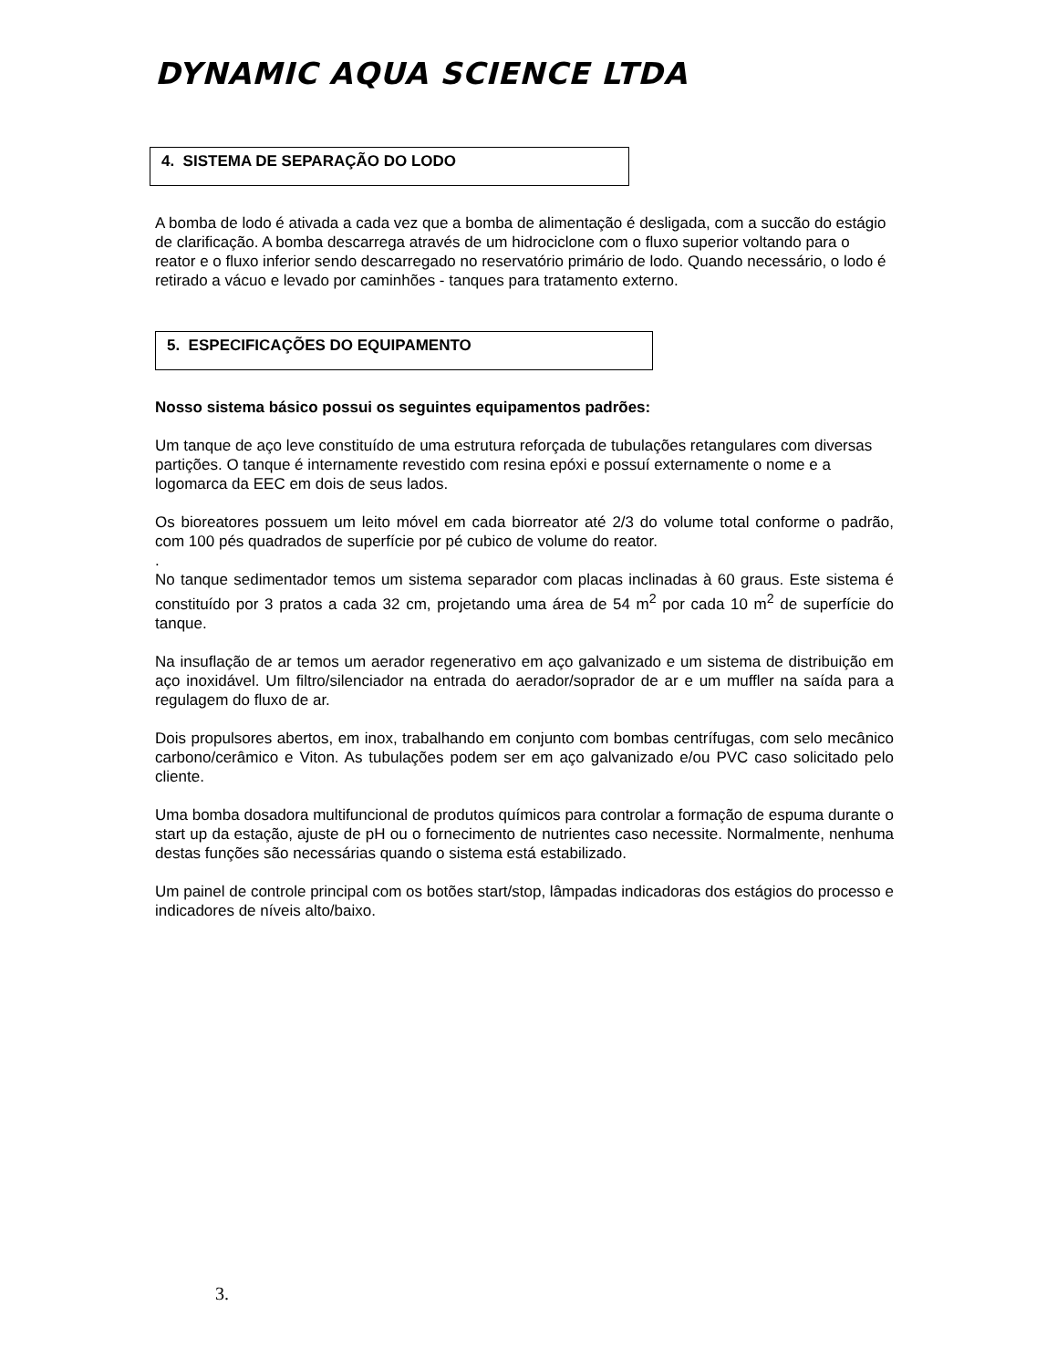DYNAMIC AQUA SCIENCE LTDA
4. SISTEMA DE SEPARAÇÃO DO LODO
A bomba de lodo é ativada a cada vez que a bomba de alimentação é desligada, com a succão do estágio de clarificação. A bomba descarrega através de um hidrociclone com o fluxo superior voltando para o reator e o fluxo inferior sendo descarregado no reservatório primário de lodo. Quando necessário, o lodo é retirado a vácuo e levado por caminhões - tanques para tratamento externo.
5. ESPECIFICAÇÕES DO EQUIPAMENTO
Nosso sistema básico possui os seguintes equipamentos padrões:
Um tanque de aço leve constituído de uma estrutura reforçada de tubulações retangulares com diversas partições. O tanque é internamente revestido com resina epóxi e possuí externamente o nome e a logomarca da EEC em dois de seus lados.
Os bioreatores possuem um leito móvel em cada biorreator até 2/3 do volume total conforme o padrão, com 100 pés quadrados de superfície por pé cubico de volume do reator.
.
No tanque sedimentador temos um sistema separador com placas inclinadas à 60 graus. Este sistema é constituído por 3 pratos a cada 32 cm, projetando uma área de 54 m<sup>2</sup> por cada 10 m<sup>2</sup> de superfície do tanque.
Na insuflação de ar temos um aerador regenerativo em aço galvanizado e um sistema de distribuição em aço inoxidável. Um filtro/silenciador na entrada do aerador/soprador de ar e um muffler na saída para a regulagem do fluxo de ar.
Dois propulsores abertos, em inox, trabalhando em conjunto com bombas centrífugas, com selo mecânico carbono/cerâmico e Viton. As tubulações podem ser em aço galvanizado e/ou PVC caso solicitado pelo cliente.
Uma bomba dosadora multifuncional de produtos químicos para controlar a formação de espuma durante o start up da estação, ajuste de pH ou o fornecimento de nutrientes caso necessite. Normalmente, nenhuma destas funções são necessárias quando o sistema está estabilizado.
Um painel de controle principal com os botões start/stop, lâmpadas indicadoras dos estágios do processo e indicadores de níveis alto/baixo.
3.